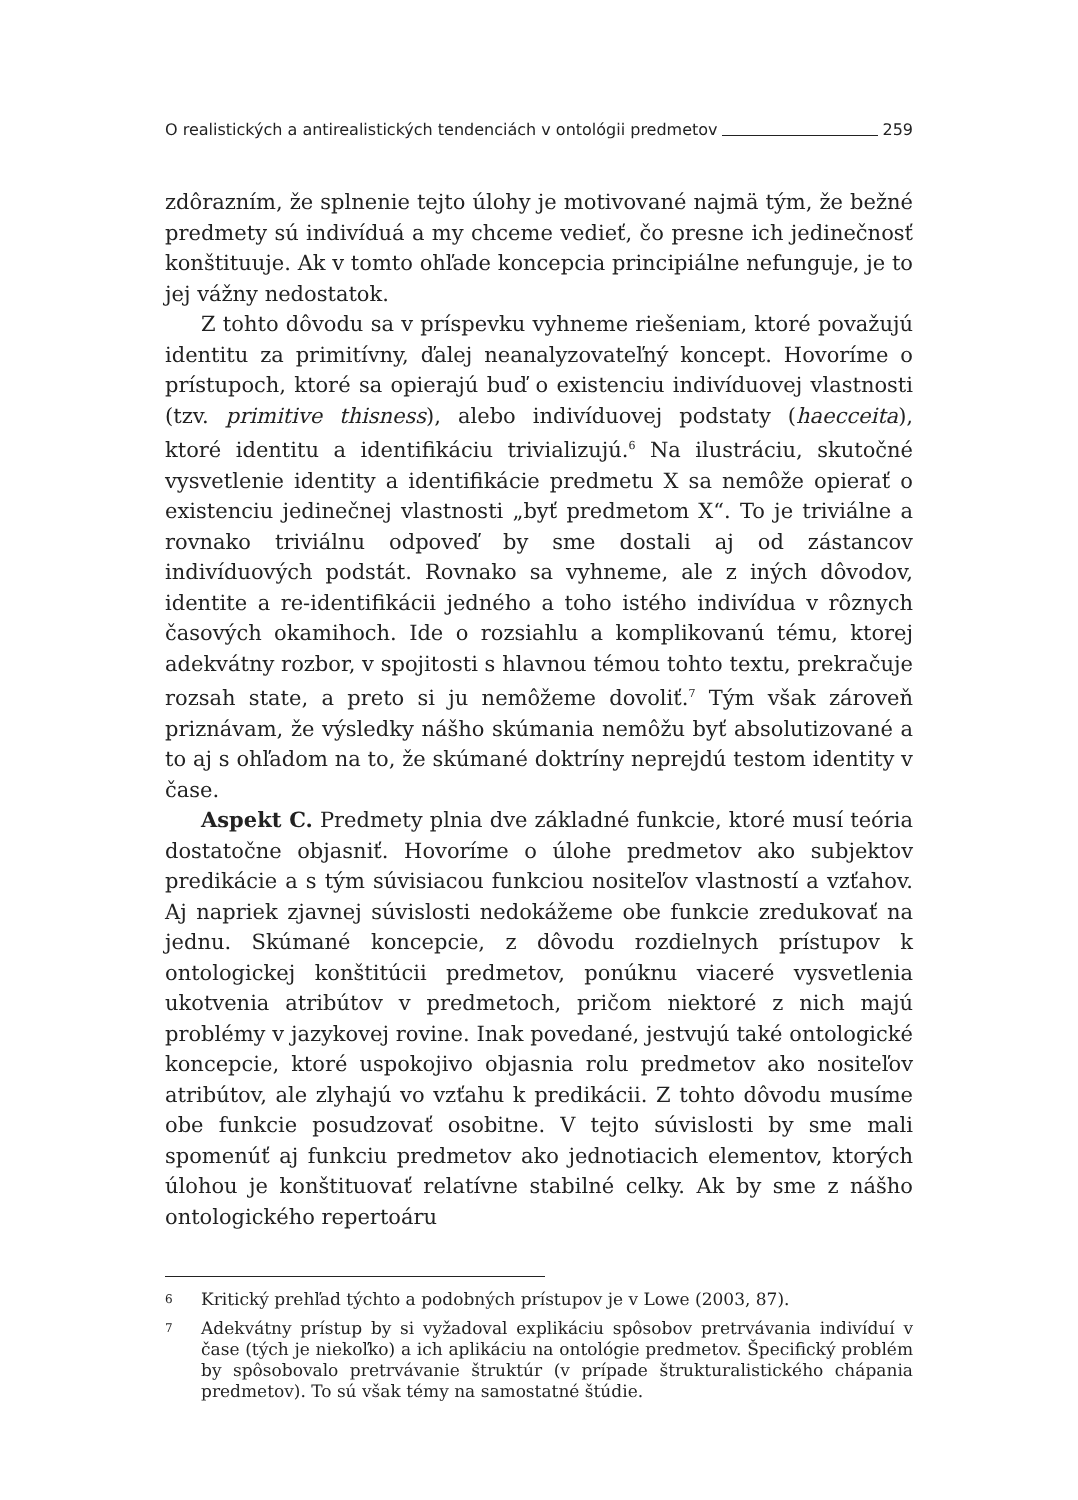O realistických a antirealistických tendenciách v ontológii predmetov 259
zdôrazním, že splnenie tejto úlohy je motivované najmä tým, že bežné predmety sú indivíduá a my chceme vedieť, čo presne ich jedinečnosť konštituuje. Ak v tomto ohľade koncepcia principiálne nefunguje, je to jej vážny nedostatok.
Z tohto dôvodu sa v príspevku vyhneme riešeniam, ktoré považujú identitu za primitívny, ďalej neanalyzovateľný koncept. Hovoríme o prístupoch, ktoré sa opierajú buď o existenciu indivíduovej vlastnosti (tzv. primitive thisness), alebo indivíduovej podstaty (haecceita), ktoré identitu a identifikáciu trivializujú.<sup>6</sup> Na ilustráciu, skutočné vysvetlenie identity a identifikácie predmetu X sa nemôže opierať o existenciu jedinečnej vlastnosti „byť predmetom X“. To je triviálne a rovnako triviálnu odpoveď by sme dostali aj od zástancov indivíduových podstát. Rovnako sa vyhneme, ale z iných dôvodov, identite a re-identifikácii jedného a toho istého indivídua v rôznych časových okamihoch. Ide o rozsiahlu a komplikovanú tému, ktorej adekvátny rozbor, v spojitosti s hlavnou témou tohto textu, prekračuje rozsah state, a preto si ju nemôžeme dovoliť.<sup>7</sup> Tým však zároveň priznávam, že výsledky nášho skúmania nemôžu byť absolutizované a to aj s ohľadom na to, že skúmané doktríny neprejdú testom identity v čase.
Aspekt C. Predmety plnia dve základné funkcie, ktoré musí teória dostatočne objasniť. Hovoríme o úlohe predmetov ako subjektov predikácie a s tým súvisiacou funkciou nositeľov vlastností a vzťahov. Aj napriek zjavnej súvislosti nedokážeme obe funkcie zredukovať na jednu. Skúmané koncepcie, z dôvodu rozdielnych prístupov k ontologickej konštitúcii predmetov, ponúknu viaceré vysvetlenia ukotvenia atribútov v predmetoch, pričom niektoré z nich majú problémy v jazykovej rovine. Inak povedané, jestvujú také ontologické koncepcie, ktoré uspokojivo objasnia rolu predmetov ako nositeľov atribútov, ale zlyhajú vo vzťahu k predikácii. Z tohto dôvodu musíme obe funkcie posudzovať osobitne. V tejto súvislosti by sme mali spomenúť aj funkciu predmetov ako jednotiacich elementov, ktorých úlohou je konštituovať relatívne stabilné celky. Ak by sme z nášho ontologického repertoáru
6 Kritický prehľad týchto a podobných prístupov je v Lowe (2003, 87).
7 Adekvátny prístup by si vyžadoval explikáciu spôsobov pretrvávania indivíduí v čase (tých je niekoľko) a ich aplikáciu na ontológie predmetov. Špecifický problém by spôsobovalo pretrvávanie štruktúr (v prípade štrukturalistického chápania predmetov). To sú však témy na samostatné štúdie.